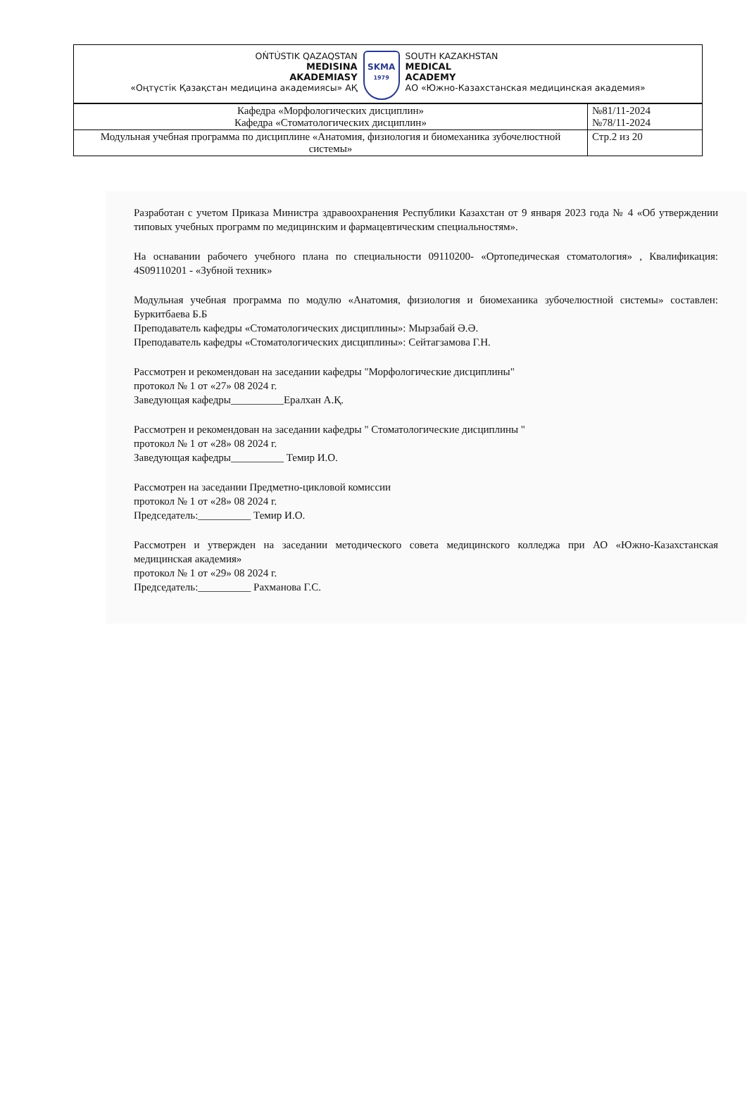OŃTÚSTIK QAZAQSTAN
MEDISINA
AKADEMIASY
«Оңтүстік Қазақстан медицина академиясы» АҚ
SKMA
1979
SOUTH KAZAKHSTAN
MEDICAL
ACADEMY
АО «Южно-Казахстанская медицинская академия»
| Кафедра «Морфологических дисциплин» Кафедра «Стоматологических дисциплин» | №81/11-2024 №78/11-2024 |
| Модульная учебная программа по дисциплине «Анатомия, физиология и биомеханика зубочелюстной системы» | Стр.2 из 20 |
Разработан с учетом Приказа Министра здравоохранения Республики Казахстан от 9 января 2023 года № 4 «Об утверждении типовых учебных программ по медицинским и фармацевтическим специальностям».
На оснавании рабочего учебного плана по специальности 09110200- «Ортопедическая стоматология» , Квалификация: 4S09110201 - «Зубной техник»
Модульная учебная программа по модулю «Анатомия, физиология и биомеханика зубочелюстной системы» составлен: Буркитбаева Б.Б
Преподаватель кафедры «Стоматологических дисциплины»: Мырзабай Ә.Ә.
Преподаватель кафедры «Стоматологических дисциплины»: Сейтагзамова Г.Н.
Рассмотрен и рекомендован на заседании кафедры "Морфологические дисциплины"
протокол № 1 от «27» 08 2024 г.
Заведующая кафедры__________Ералхан А.Қ.
Рассмотрен и рекомендован на заседании кафедры " Стоматологические дисциплины "
протокол № 1 от «28» 08 2024 г.
Заведующая кафедры__________ Темир И.О.
Рассмотрен на заседании Предметно-цикловой комиссии
протокол № 1 от «28» 08 2024 г.
Председатель:__________ Темир И.О.
Рассмотрен и утвержден на заседании методического совета медицинского колледжа при АО «Южно-Казахстанская медицинская академия»
протокол № 1 от «29» 08 2024 г.
Председатель:__________ Рахманова Г.С.